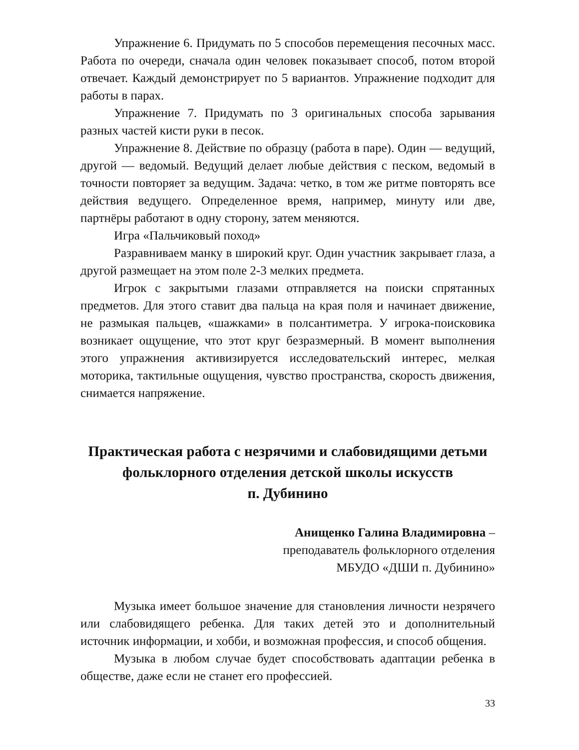Упражнение 6. Придумать по 5 способов перемещения песочных масс. Работа по очереди, сначала один человек показывает способ, потом второй отвечает. Каждый демонстрирует по 5 вариантов. Упражнение подходит для работы в парах.
Упражнение 7. Придумать по 3 оригинальных способа зарывания разных частей кисти руки в песок.
Упражнение 8. Действие по образцу (работа в паре). Один — ведущий, другой — ведомый. Ведущий делает любые действия с песком, ведомый в точности повторяет за ведущим. Задача: четко, в том же ритме повторять все действия ведущего. Определенное время, например, минуту или две, партнёры работают в одну сторону, затем меняются.
Игра «Пальчиковый поход»
Разравниваем манку в широкий круг. Один участник закрывает глаза, а другой размещает на этом поле 2-3 мелких предмета.
Игрок с закрытыми глазами отправляется на поиски спрятанных предметов. Для этого ставит два пальца на края поля и начинает движение, не размыкая пальцев, «шажками» в полсантиметра. У игрока-поисковика возникает ощущение, что этот круг безразмерный. В момент выполнения этого упражнения активизируется исследовательский интерес, мелкая моторика, тактильные ощущения, чувство пространства, скорость движения, снимается напряжение.
Практическая работа с незрячими и слабовидящими детьми фольклорного отделения детской школы искусств
п. Дубинино
Анищенко Галина Владимировна –
преподаватель фольклорного отделения
МБУДО «ДШИ п. Дубинино»
Музыка имеет большое значение для становления личности незрячего или слабовидящего ребенка. Для таких детей это и дополнительный источник информации, и хобби, и возможная профессия, и способ общения.
Музыка в любом случае будет способствовать адаптации ребенка в обществе, даже если не станет его профессией.
33